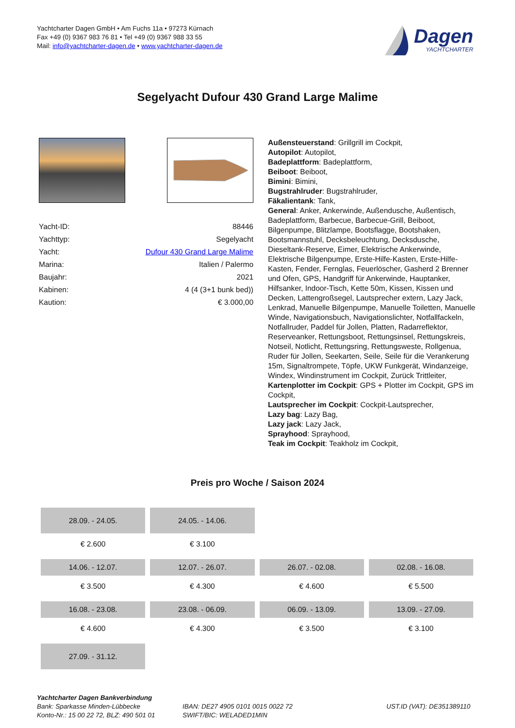Yachtcharter Dagen GmbH • Am Fuchs 11a • 97273 Kürnach
Fax +49 (0) 9367 983 76 81 • Tel +49 (0) 9367 988 33 55
Mail: info@yachtcharter-dagen.de • www.yachtcharter-dagen.de
Dagen
YACHTCHARTER
Segelyacht Dufour 430 Grand Large Malime
| Yacht-ID: | 88446 |
| Yachttyp: | Segelyacht |
| Yacht: | Dufour 430 Grand Large Malime |
| Marina: | Italien / Palermo |
| Baujahr: | 2021 |
| Kabinen: | 4 (4 (3+1 bunk bed)) |
| Kaution: | € 3.000,00 |
Außensteuerstand: Grillgrill im Cockpit,
Autopilot: Autopilot,
Badeplattform: Badeplattform,
Beiboot: Beiboot,
Bimini: Bimini,
Bugstrahlruder: Bugstrahlruder,
Fäkalientank: Tank,
General: Anker, Ankerwinde, Außendusche, Außentisch, Badeplattform, Barbecue, Barbecue-Grill, Beiboot, Bilgenpumpe, Blitzlampe, Bootsflagge, Bootshaken, Bootsmannstuhl, Decksbeleuchtung, Decksdusche, Dieseltank-Reserve, Eimer, Elektrische Ankerwinde, Elektrische Bilgenpumpe, Erste-Hilfe-Kasten, Erste-Hilfe-Kasten, Fender, Fernglas, Feuerlöscher, Gasherd 2 Brenner und Ofen, GPS, Handgriff für Ankerwinde, Hauptanker, Hilfsanker, Indoor-Tisch, Kette 50m, Kissen, Kissen und Decken, Lattengroßsegel, Lautsprecher extern, Lazy Jack, Lenkrad, Manuelle Bilgenpumpe, Manuelle Toiletten, Manuelle Winde, Navigationsbuch, Navigationslichter, Notfallfackeln, Notfallruder, Paddel für Jollen, Platten, Radarreflektor, Reserveanker, Rettungsboot, Rettungsinsel, Rettungskreis, Notseil, Notlicht, Rettungsring, Rettungsweste, Rollgenua, Ruder für Jollen, Seekarten, Seile, Seile für die Verankerung 15m, Signaltrompete, Töpfe, UKW Funkgerät, Windanzeige, Windex, Windinstrument im Cockpit, Zurück Trittleiter,
Kartenplotter im Cockpit: GPS + Plotter im Cockpit, GPS im Cockpit,
Lautsprecher im Cockpit: Cockpit-Lautsprecher,
Lazy bag: Lazy Bag,
Lazy jack: Lazy Jack,
Sprayhood: Sprayhood,
Teak im Cockpit: Teakholz im Cockpit,
Preis pro Woche / Saison 2024
| 28.09. - 24.05. | 24.05. - 14.06. | | |
| € 2.600 | € 3.100 | | |
| 14.06. - 12.07. | 12.07. - 26.07. | 26.07. - 02.08. | 02.08. - 16.08. |
| € 3.500 | € 4.300 | € 4.600 | € 5.500 |
| 16.08. - 23.08. | 23.08. - 06.09. | 06.09. - 13.09. | 13.09. - 27.09. |
| € 4.600 | € 4.300 | € 3.500 | € 3.100 |
| 27.09. - 31.12. | | | |
Yachtcharter Dagen Bankverbindung
Bank: Sparkasse Minden-Lübbecke
Konto-Nr.: 15 00 22 72, BLZ: 490 501 01
IBAN: DE27 4905 0101 0015 0022 72
SWIFT/BIC: WELADED1MIN
UST.ID (VAT): DE351389110